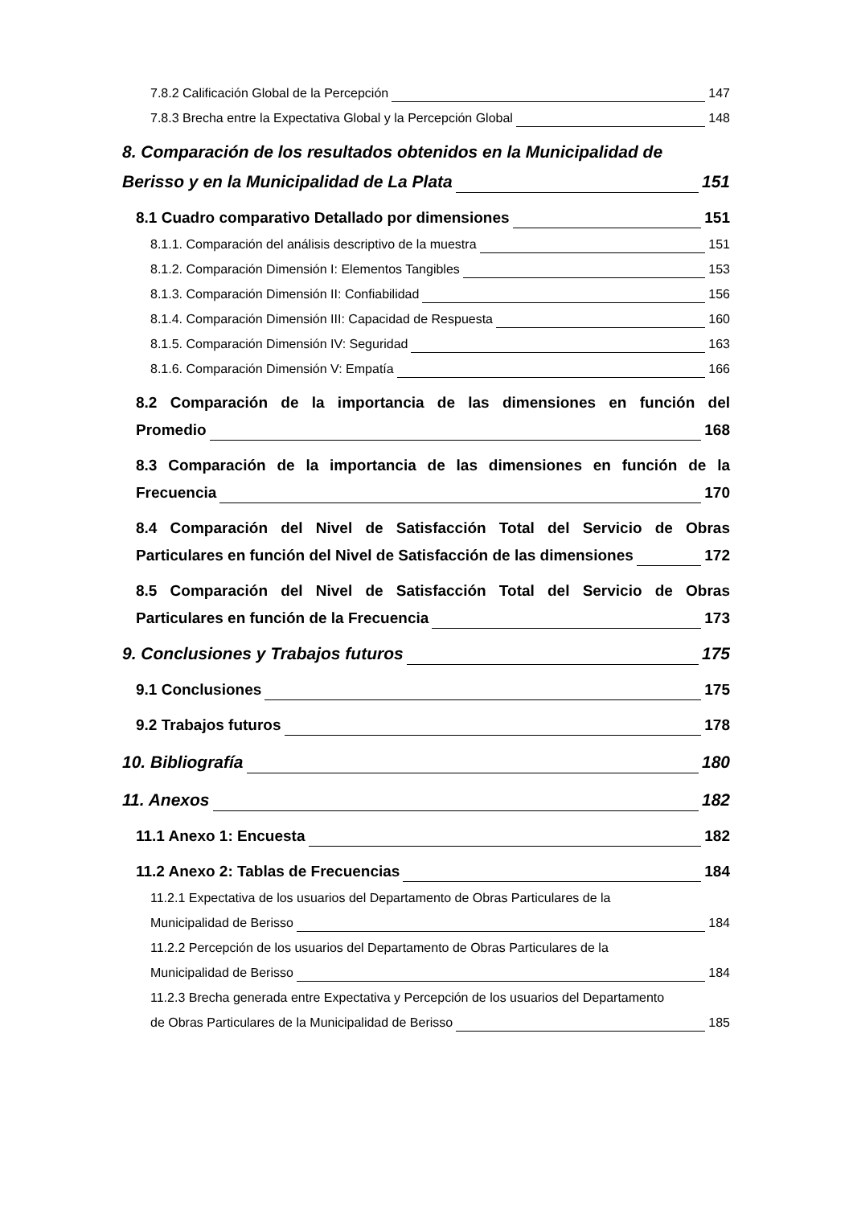7.8.2 Calificación Global de la Percepción 147
7.8.3 Brecha entre la Expectativa Global y la Percepción Global 148
8. Comparación de los resultados obtenidos en la Municipalidad de
Berisso y en la Municipalidad de La Plata 151
8.1 Cuadro comparativo Detallado por dimensiones 151
8.1.1. Comparación del análisis descriptivo de la muestra 151
8.1.2. Comparación Dimensión I: Elementos Tangibles 153
8.1.3. Comparación Dimensión II: Confiabilidad 156
8.1.4. Comparación Dimensión III: Capacidad de Respuesta 160
8.1.5. Comparación Dimensión IV: Seguridad 163
8.1.6. Comparación Dimensión V: Empatía 166
8.2 Comparación de la importancia de las dimensiones en función del
Promedio 168
8.3 Comparación de la importancia de las dimensiones en función de la
Frecuencia 170
8.4 Comparación del Nivel de Satisfacción Total del Servicio de Obras
Particulares en función del Nivel de Satisfacción de las dimensiones 172
8.5 Comparación del Nivel de Satisfacción Total del Servicio de Obras
Particulares en función de la Frecuencia 173
9. Conclusiones y Trabajos futuros 175
9.1 Conclusiones 175
9.2 Trabajos futuros 178
10. Bibliografía 180
11. Anexos 182
11.1 Anexo 1: Encuesta 182
11.2 Anexo 2: Tablas de Frecuencias 184
11.2.1 Expectativa de los usuarios del Departamento de Obras Particulares de la
Municipalidad de Berisso 184
11.2.2 Percepción de los usuarios del Departamento de Obras Particulares de la
Municipalidad de Berisso 184
11.2.3 Brecha generada entre Expectativa y Percepción de los usuarios del Departamento
de Obras Particulares de la Municipalidad de Berisso 185